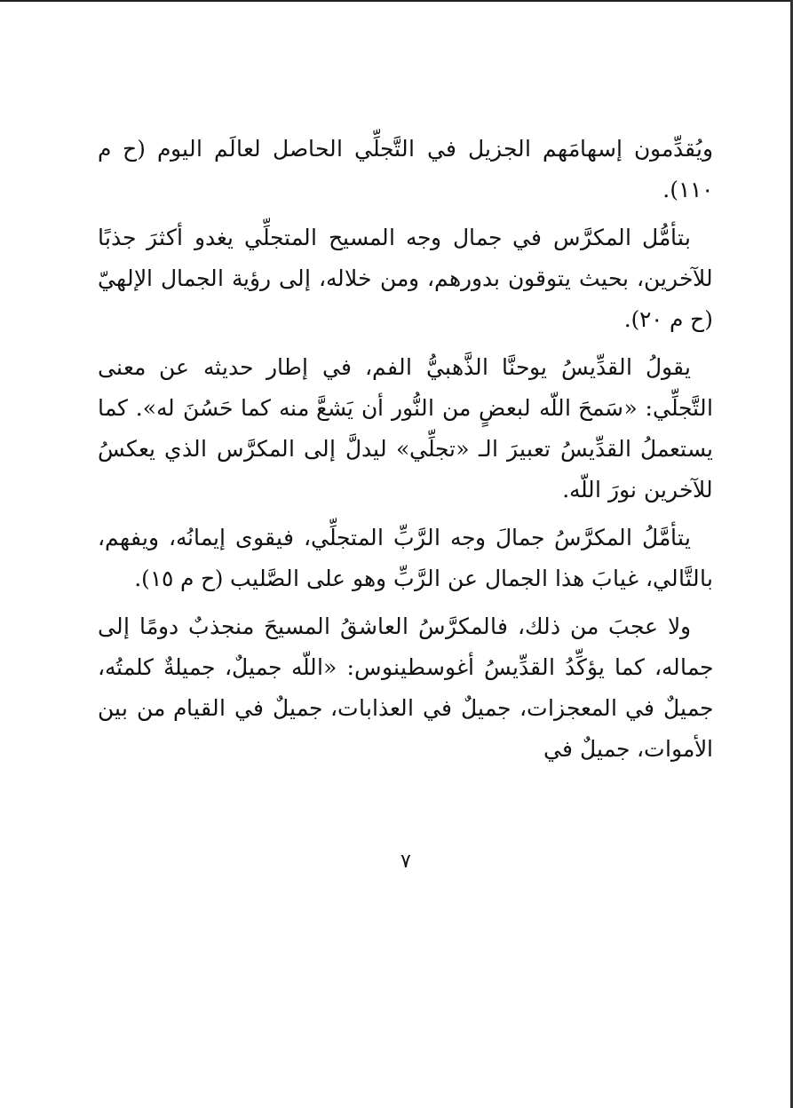ويُقدِّمون إسهامَهم الجزيل في التَّجلِّي الحاصل لعالَم اليوم (ح م ١١٠).
بتأمُّل المكرَّس في جمال وجه المسيح المتجلِّي يغدو أكثرَ جذبًا للآخرين، بحيث يتوقون بدورهم، ومن خلاله، إلى رؤية الجمال الإلهيّ (ح م ٢٠).
يقولُ القدِّيسُ يوحنَّا الذَّهبيُّ الفم، في إطار حديثه عن معنى التَّجلِّي: «سَمحَ اللّه لبعضٍ من النُّور أن يَشعَّ منه كما حَسُنَ له». كما يستعملُ القدِّيسُ تعبيرَ الـ «تجلِّي» ليدلَّ إلى المكرَّس الذي يعكسُ للآخرين نورَ اللّه.
يتأمَّلُ المكرَّسُ جمالَ وجه الرَّبِّ المتجلِّي، فيقوى إيمانُه، ويفهم، بالتَّالي، غيابَ هذا الجمال عن الرَّبِّ وهو على الصَّليب (ح م ١٥).
ولا عجبَ من ذلك، فالمكرَّسُ العاشقُ المسيحَ منجذبٌ دومًا إلى جماله، كما يؤكِّدُ القدِّيسُ أغوسطينوس: «اللّه جميلٌ، جميلةٌ كلمتُه، جميلٌ في المعجزات، جميلٌ في العذابات، جميلٌ في القيام من بين الأموات، جميلٌ في
٧